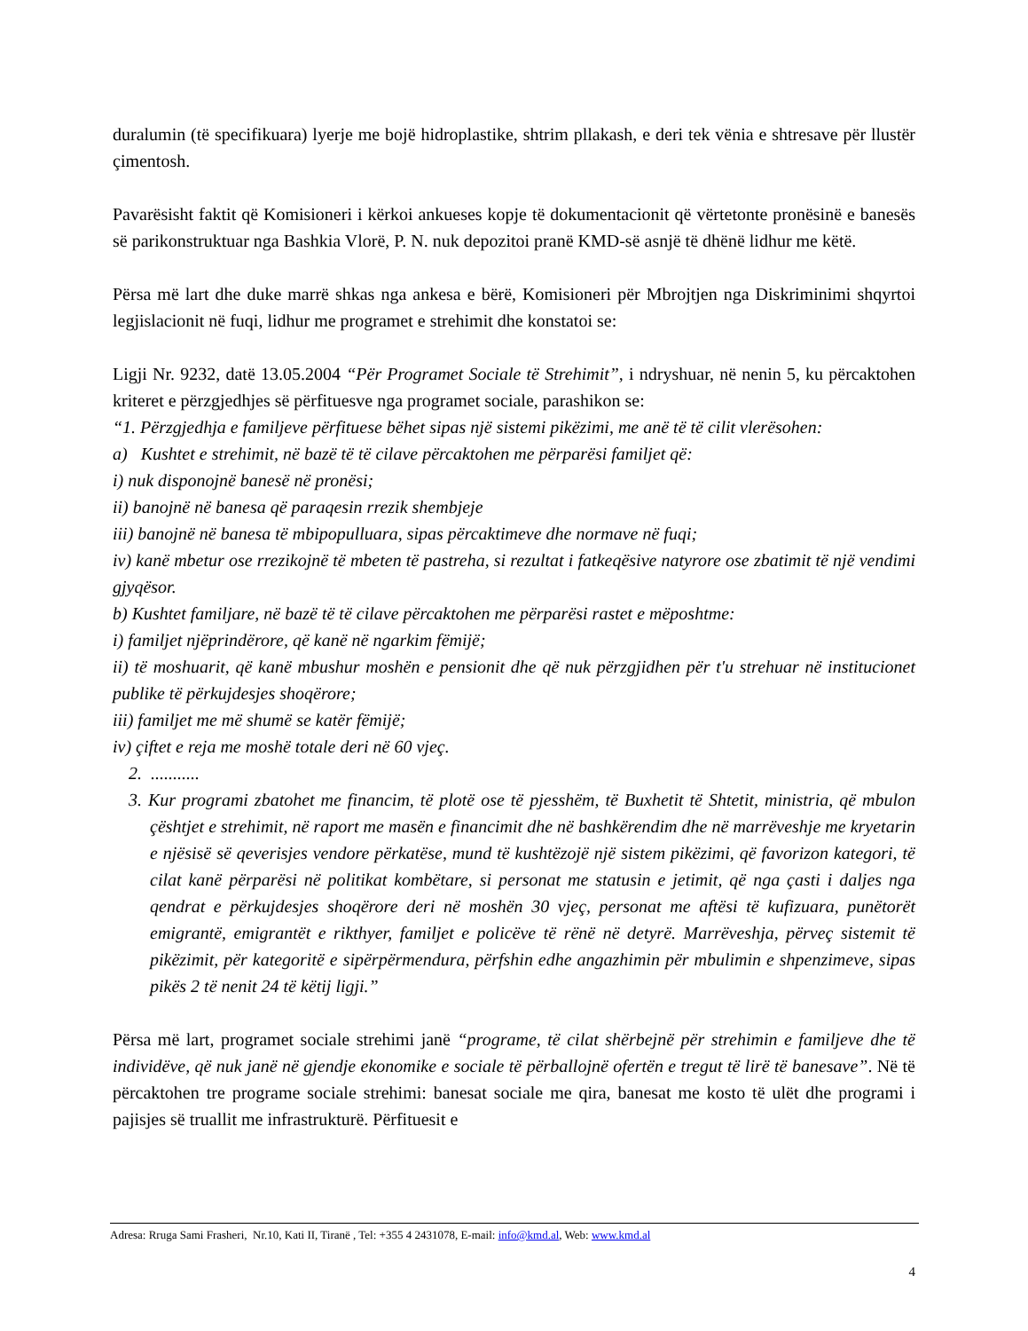duralumin (të specifikuara) lyerje me bojë hidroplastike, shtrim pllakash, e deri tek vënia e shtresave për llustër çimentosh.
Pavarësisht faktit që Komisioneri i kërkoi ankueses kopje të dokumentacionit që vërtetonte pronësinë e banesës së parikonstruktuar nga Bashkia Vlorë, P. N. nuk depozitoi pranë KMD-së asnjë të dhënë lidhur me këtë.
Përsa më lart dhe duke marrë shkas nga ankesa e bërë, Komisioneri për Mbrojtjen nga Diskriminimi shqyrtoi legjislacionit në fuqi, lidhur me programet e strehimit dhe konstatoi se:
Ligji Nr. 9232, datë 13.05.2004 “Për Programet Sociale të Strehimit”, i ndryshuar, në nenin 5, ku përcaktohen kriteret e përzgjedhjes së përfituesve nga programet sociale, parashikon se:
“1. Përzgjedhja e familjeve përfituese bëhet sipas një sistemi pikëzimi, me anë të të cilit vlerësohen:
a) Kushtet e strehimit, në bazë të të cilave përcaktohen me përparësi familjet që:
i) nuk disponojnë banesë në pronësi;
ii) banojnë në banesa që paraqesin rrezik shembjeje
iii) banojnë në banesa të mbipopulluara, sipas përcaktimeve dhe normave në fuqi;
iv) kanë mbetur ose rrezikojnë të mbeten të pastreha, si rezultat i fatkeqësive natyrore ose zbatimit të një vendimi gjyqësor.
b) Kushtet familjare, në bazë të të cilave përcaktohen me përparësi rastet e mëposhtme:
i) familjet njëprindërore, që kanë në ngarkim fëmijë;
ii) të moshuarit, që kanë mbushur moshën e pensionit dhe që nuk përzgjidhen për t'u strehuar në institucionet publike të përkujdesjes shoqërore;
iii) familjet me më shumë se katër fëmijë;
iv) çiftet e reja me moshë totale deri në 60 vjeç.
2. ...........
3. Kur programi zbatohet me financim, të plotë ose të pjesshëm, të Buxhetit të Shtetit, ministria, që mbulon çështjet e strehimit, në raport me masën e financimit dhe në bashkërendim dhe në marrëveshje me kryetarin e njësisë së qeverisjes vendore përkatëse, mund të kushtëzojë një sistem pikëzimi, që favorizon kategori, të cilat kanë përparësi në politikat kombëtare, si personat me statusin e jetimit, që nga çasti i daljes nga qendrat e përkujdesjes shoqërore deri në moshën 30 vjeç, personat me aftësi të kufizuara, punëtorët emigrantë, emigrantët e rikthyer, familjet e policëve të rënë në detyrë. Marrëveshja, përveç sistemit të pikëzimit, për kategoritë e sipërpërmendura, përfshin edhe angazhimin për mbulimin e shpenzimeve, sipas pikës 2 të nenit 24 të këtij ligji.”
Përsa më lart, programet sociale strehimi janë “programe, të cilat shërbejnë për strehimin e familjeve dhe të individëve, që nuk janë në gjendje ekonomike e sociale të përballojnë ofertën e tregut të lirë të banesave”. Në të përcaktohen tre programe sociale strehimi: banesat sociale me qira, banesat me kosto të ulët dhe programi i pajisjes së truallit me infrastrukturë. Përfituesit e
Adresa: Rruga Sami Frasheri, Nr.10, Kati II, Tiranë , Tel: +355 4 2431078, E-mail: info@kmd.al, Web: www.kmd.al
4